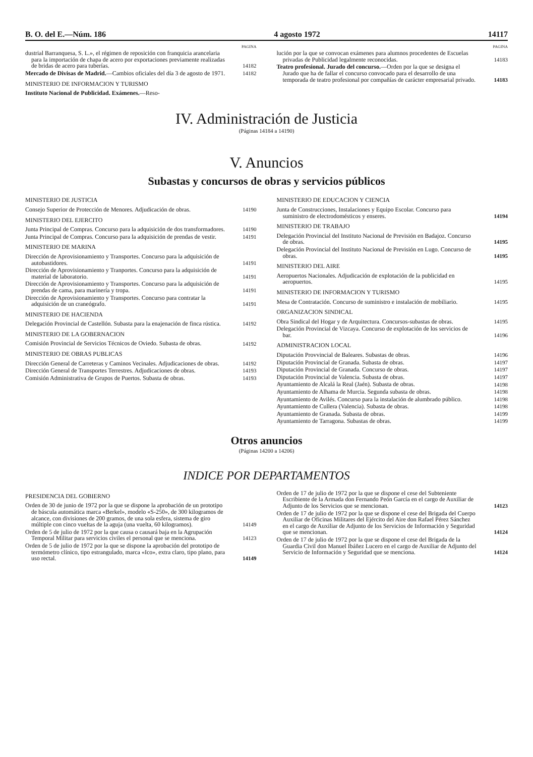B. O. del E.—Núm. 186 4 agosto 1972 14117
PAGINA
dustrial Barranquesa, S. L.», el régimen de reposición con franquicia arancelaria para la importación de chapa de acero por exportaciones previamente realizadas de bridas de acero para tuberías.
14182
Mercado de Divisas de Madrid.—Cambios oficiales del día 3 de agosto de 1971.
14182
MINISTERIO DE INFORMACION Y TURISMO
Instituto Nacional de Publicidad. Exámenes.—Reso-
PAGINA
lución por la que se convocan exámenes para alumnos procedentes de Escuelas privadas de Publicidad legalmente reconocidas.
14183
Teatro profesional. Jurado del concurso.—Orden por la que se designa el Jurado que ha de fallar el concurso convocado para el desarrollo de una temporada de teatro profesional por compañías de carácter empresarial privado.
14183
IV. Administración de Justicia
(Páginas 14184 a 14190)
V. Anuncios
Subastas y concursos de obras y servicios públicos
MINISTERIO DE JUSTICIA
Consejo Superior de Protección de Menores. Adjudicación de obras.
14190
MINISTERIO DEL EJERCITO
Junta Principal de Compras. Concurso para la adquisición de dos transformadores.
14190
Junta Principal de Compras. Concurso para la adquisición de prendas de vestir.
14191
MINISTERIO DE MARINA
Dirección de Aprovisionamiento y Transportes. Concurso para la adquisición de autobastidores.
14191
Dirección de Aprovisionamiento y Tranportes. Concurso para la adquisición de material de laboratorio.
14191
Dirección de Aprovisionamiento y Transportes. Concurso para la adquisición de prendas de cama, para marinería y tropa.
14191
Dirección de Aprovisionamiento y Transportes. Concurso para contratar la adquisición de un craneógrafo.
14191
MINISTERIO DE HACIENDA
Delegación Provincial de Castellón. Subasta para la enajenación de finca rústica.
14192
MINISTERIO DE LA GOBERNACION
Comisión Provincial de Servicios Técnicos de Oviedo. Subasta de obras.
14192
MINISTERIO DE OBRAS PUBLICAS
Dirección General de Carreteras y Caminos Vecinales. Adjudicaciones de obras.
14192
Dirección General de Transportes Terrestres. Adjudicaciones de obras.
14193
Comisión Administrativa de Grupos de Puertos. Subasta de obras.
14193
MINISTERIO DE EDUCACION Y CIENCIA
Junta de Construcciones, Instalaciones y Equipo Escolar. Concurso para suministro de electrodomésticos y enseres.
14194
MINISTERIO DE TRABAJO
Delegación Provincial del Instituto Nacional de Previsión en Badajoz. Concurso de obras.
14195
Delegación Provincial del Instituto Nacional de Previsión en Lugo. Concurso de obras.
14195
MINISTERIO DEL AIRE
Aeropuertos Nacionales. Adjudicación de explotación de la publicidad en aeropuertos.
14195
MINISTERIO DE INFORMACION Y TURISMO
Mesa de Contratación. Concurso de suministro e instalación de mobiliario.
14195
ORGANIZACION SINDICAL
Obra Sindical del Hogar y de Arquitectura. Concursos-subastas de obras.
14195
Delegación Provincial de Vizcaya. Concurso de explotación de los servicios de bar.
14196
ADMINISTRACION LOCAL
Diputación Provvincial de Baleares. Subastas de obras.
14196
Diputación Provincial de Granada. Subasta de obras.
14197
Diputación Provincial de Granada. Concurso de obras.
14197
Diputación Provincial de Valencia. Subasta de obras.
14197
Ayuntamiento de Alcalá la Real (Jaén). Subasta de obras.
14198
Ayuntamiento de Alhama de Murcia. Segunda subasta de obras.
14198
Ayuntamiento de Avilés. Concurso para la instalación de alumbrado público.
14198
Ayuntamiento de Cullera (Valencia). Subasta de obras.
14198
Ayuntamiento de Granada. Subasta de obras.
14199
Ayuntamiento de Tarragona. Subastas de obras.
14199
Otros anuncios
(Páginas 14200 a 14206)
INDICE POR DEPARTAMENTOS
PRESIDENCIA DEL GOBIERNO
Orden de 30 de junio de 1972 por la que se dispone la aprobación de un prototipo de báscula automática marca «Berkel», modelo «S-250», de 300 kilogramos de alcance, con divisiones de 200 gramos, de una sola esfera, sistema de giro múltiple con cinco vueltas de la aguja (una vuelta, 60 kilogramos).
14149
Orden de 5 de julio de 1972 por la que causa o causará baja en la Agrupación Temporal Militar para servicios civiles el personal que se menciona.
14123
Orden de 5 de julio de 1972 por la que se dispone la aprobación del prototipo de termómetro clínico, tipo estrangulado, marca «Ico», extra claro, tipo plano, para uso rectal.
14149
Orden de 17 de julio de 1972 por la que se dispone el cese del Subteniente Escribiente de la Armada don Fernando Peón García en el cargo de Auxiliar de Adjunto de los Servicios que se mencionan.
14123
Orden de 17 de julio de 1972 por la que se dispone el cese del Brigada del Cuerpo Auxiliar de Oficinas Militares del Ejército del Aire don Rafael Pérez Sánchez en el cargo de Auxiliar de Adjunto de los Servicios de Información y Seguridad que se mencionan.
14124
Orden de 17 de julio de 1972 por la que se dispone el cese del Brigada de la Guardia Civil don Manuel Ibáñez Lucero en el cargo de Auxiliar de Adjunto del Servicio de Información y Seguridad que se menciona.
14124